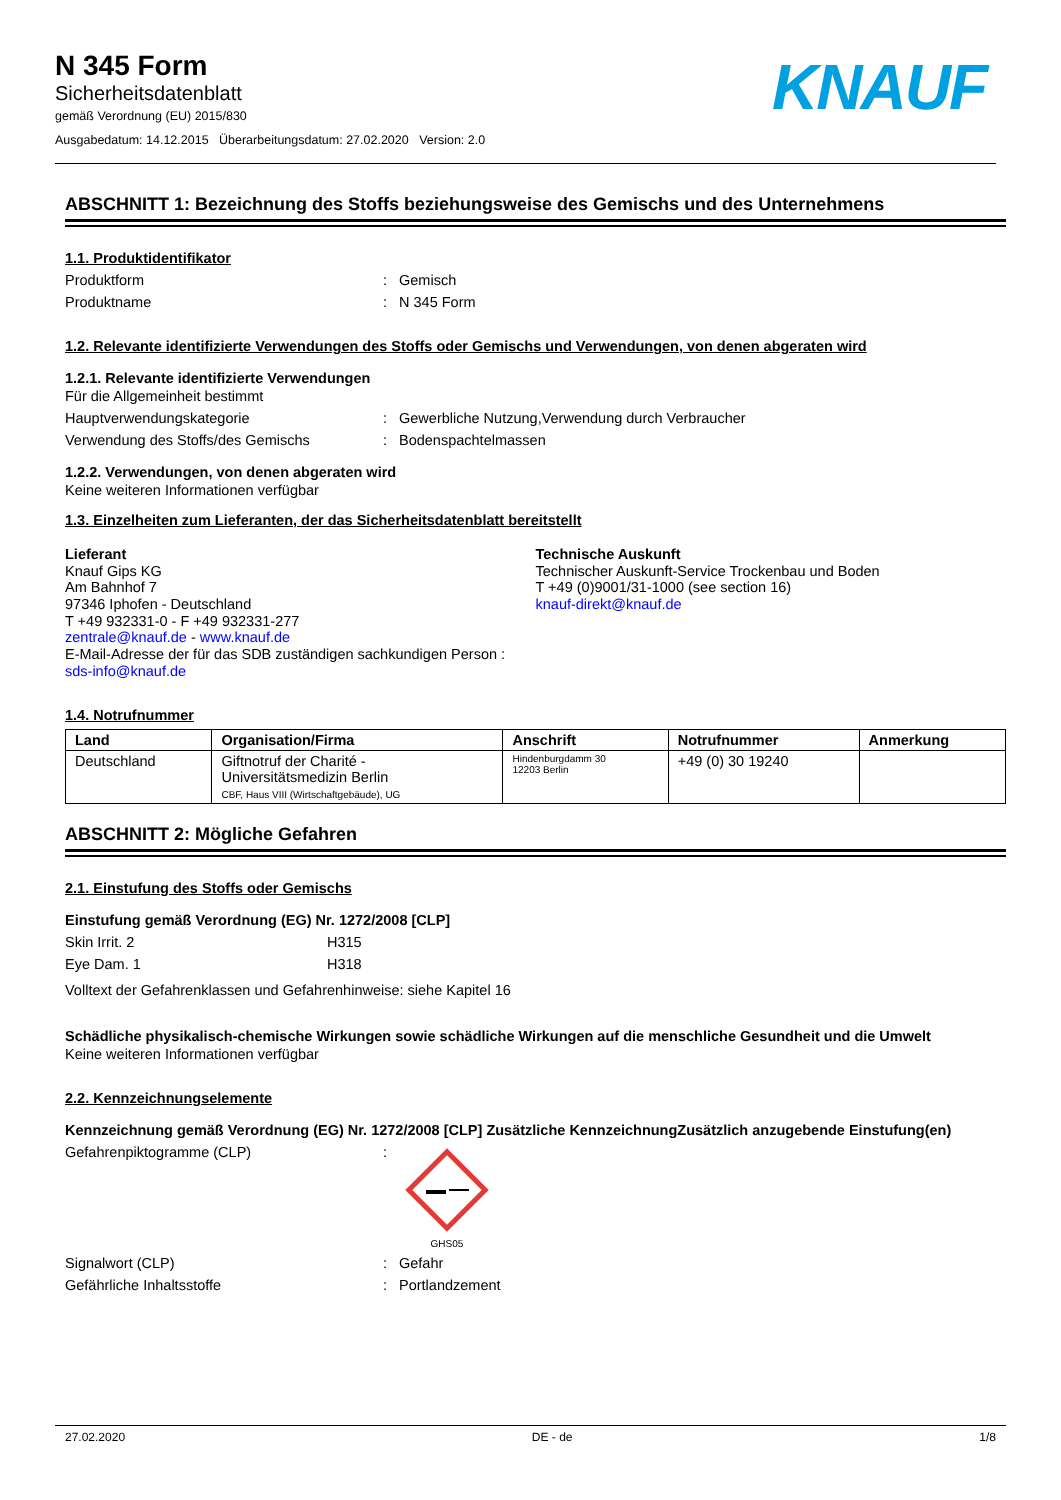N 345 Form
Sicherheitsdatenblatt
gemäß Verordnung (EU) 2015/830
Ausgabedatum: 14.12.2015 Überarbeitungsdatum: 27.02.2020 Version: 2.0
KNAUF
ABSCHNITT 1: Bezeichnung des Stoffs beziehungsweise des Gemischs und des Unternehmens
1.1. Produktidentifikator
Produktform: Gemisch
Produktname: N 345 Form
1.2. Relevante identifizierte Verwendungen des Stoffs oder Gemischs und Verwendungen, von denen abgeraten wird
1.2.1. Relevante identifizierte Verwendungen
Für die Allgemeinheit bestimmt
Hauptverwendungskategorie: Gewerbliche Nutzung,Verwendung durch Verbraucher
Verwendung des Stoffs/des Gemischs: Bodenspachtelmassen
1.2.2. Verwendungen, von denen abgeraten wird
Keine weiteren Informationen verfügbar
1.3. Einzelheiten zum Lieferanten, der das Sicherheitsdatenblatt bereitstellt
Lieferant
Knauf Gips KG
Am Bahnhof 7
97346 Iphofen - Deutschland
T +49 932331-0 - F +49 932331-277
zentrale@knauf.de - www.knauf.de
E-Mail-Adresse der für das SDB zuständigen sachkundigen Person :
sds-info@knauf.de
Technische Auskunft
Technischer Auskunft-Service Trockenbau und Boden
T +49 (0)9001/31-1000 (see section 16)
knauf-direkt@knauf.de
1.4. Notrufnummer
| Land | Organisation/Firma | Anschrift | Notrufnummer | Anmerkung |
| --- | --- | --- | --- | --- |
| Deutschland | Giftnotruf der Charité - Universitätsmedizin Berlin CBF, Haus VIII (Wirtschaftgebäude), UG | Hindenburgdamm 30 12203 Berlin | +49 (0) 30 19240 | |
ABSCHNITT 2: Mögliche Gefahren
2.1. Einstufung des Stoffs oder Gemischs
Einstufung gemäß Verordnung (EG) Nr. 1272/2008 [CLP]
Skin Irrit. 2 H315
Eye Dam. 1 H318
Volltext der Gefahrenklassen und Gefahrenhinweise: siehe Kapitel 16
Schädliche physikalisch-chemische Wirkungen sowie schädliche Wirkungen auf die menschliche Gesundheit und die Umwelt
Keine weiteren Informationen verfügbar
2.2. Kennzeichnungselemente
Kennzeichnung gemäß Verordnung (EG) Nr. 1272/2008 [CLP] Zusätzliche KennzeichnungZusätzlich anzugebende Einstufung(en)
Gefahrenpiktogramme (CLP):
GHS05
Signalwort (CLP): Gefahr
Gefährliche Inhaltsstoffe: Portlandzement
27.02.2020 DE - de 1/8